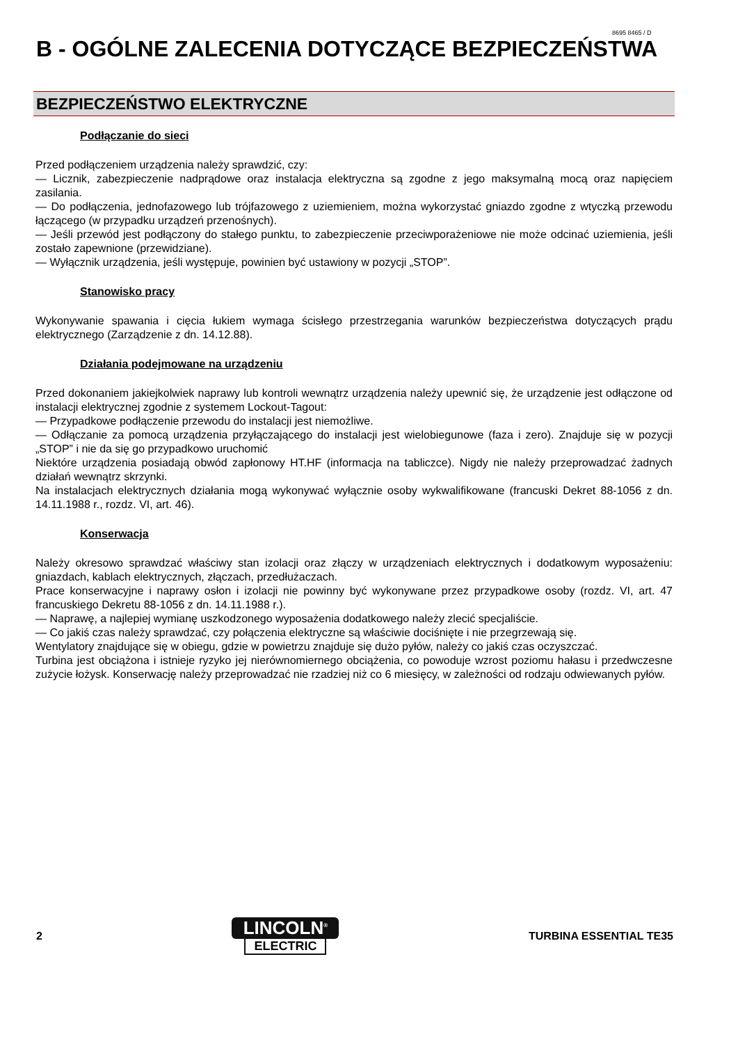8695 8465 / D
B - OGÓLNE ZALECENIA DOTYCZĄCE BEZPIECZEŃSTWA
BEZPIECZEŃSTWO ELEKTRYCZNE
Podłączanie do sieci
Przed podłączeniem urządzenia należy sprawdzić, czy:
— Licznik, zabezpieczenie nadprądowe oraz instalacja elektryczna są zgodne z jego maksymalną mocą oraz napięciem zasilania.
— Do podłączenia, jednofazowego lub trójfazowego z uziemieniem, można wykorzystać gniazdo zgodne z wtyczką przewodu łączącego (w przypadku urządzeń przenośnych).
— Jeśli przewód jest podłączony do stałego punktu, to zabezpieczenie przeciwporażeniowe nie może odcinać uziemienia, jeśli zostało zapewnione (przewidziane).
— Wyłącznik urządzenia, jeśli występuje, powinien być ustawiony w pozycji „STOP”.
Stanowisko pracy
Wykonywanie spawania i cięcia łukiem wymaga ścisłego przestrzegania warunków bezpieczeństwa dotyczących prądu elektrycznego (Zarządzenie z dn. 14.12.88).
Działania podejmowane na urządzeniu
Przed dokonaniem jakiejkolwiek naprawy lub kontroli wewnątrz urządzenia należy upewnić się, że urządzenie jest odłączone od instalacji elektrycznej zgodnie z systemem Lockout-Tagout:
— Przypadkowe podłączenie przewodu do instalacji jest niemożliwe.
— Odłączanie za pomocą urządzenia przyłączającego do instalacji jest wielobiegunowe (faza i zero). Znajduje się w pozycji „STOP” i nie da się go przypadkowo uruchomić
Niektóre urządzenia posiadają obwód zapłonowy HT.HF (informacja na tabliczce). Nigdy nie należy przeprowadzać żadnych działań wewnątrz skrzynki.
Na instalacjach elektrycznych działania mogą wykonywać wyłącznie osoby wykwalifikowane (francuski Dekret 88-1056 z dn. 14.11.1988 r., rozdz. VI, art. 46).
Konserwacja
Należy okresowo sprawdzać właściwy stan izolacji oraz złączy w urządzeniach elektrycznych i dodatkowym wyposażeniu: gniazdach, kablach elektrycznych, złączach, przedłużaczach.
Prace konserwacyjne i naprawy osłon i izolacji nie powinny być wykonywane przez przypadkowe osoby (rozdz. VI, art. 47 francuskiego Dekretu 88-1056 z dn. 14.11.1988 r.).
— Naprawę, a najlepiej wymianę uszkodzonego wyposażenia dodatkowego należy zlecić specjaliście.
— Co jakiś czas należy sprawdzać, czy połączenia elektryczne są właściwie dociśnięte i nie przegrzewają się.
Wentylatory znajdujące się w obiegu, gdzie w powietrzu znajduje się dużo pyłów, należy co jakiś czas oczyszczać.
Turbina jest obciążona i istnieje ryzyko jej nierównomiernego obciążenia, co powoduje wzrost poziomu hałasu i przedwczesne zużycie łożysk. Konserwację należy przeprowadzać nie rzadziej niż co 6 miesięcy, w zależności od rodzaju odwiewanych pyłów.
2
LINCOLN<sup>®</sup>
ELECTRIC
TURBINA ESSENTIAL TE35